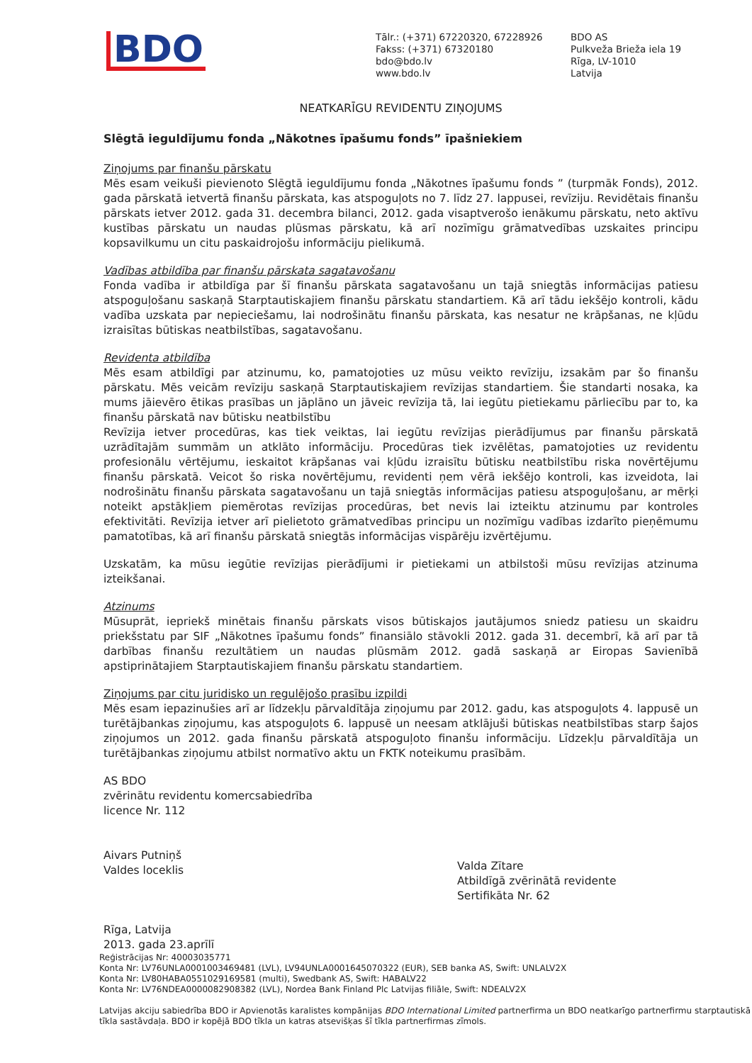BDO
Tālr.: (+371) 67220320, 67228926
Fakss: (+371) 67320180
bdo@bdo.lv
www.bdo.lv
BDO AS
Pulkveža Brieža iela 19
Rīga, LV-1010
Latvija
NEATKARĪGU REVIDENTU ZIŅOJUMS
Slēgtā ieguldījumu fonda „Nākotnes īpašumu fonds” īpašniekiem
Ziņojums par finanšu pārskatu
Mēs esam veikuši pievienoto Slēgtā ieguldījumu fonda „Nākotnes īpašumu fonds ” (turpmāk Fonds), 2012. gada pārskatā ietvertā finanšu pārskata, kas atspoguļots no 7. līdz 27. lappusei, revīziju. Revidētais finanšu pārskats ietver 2012. gada 31. decembra bilanci, 2012. gada visaptverošo ienākumu pārskatu, neto aktīvu kustības pārskatu un naudas plūsmas pārskatu, kā arī nozīmīgu grāmatvedības uzskaites principu kopsavilkumu un citu paskaidrojošu informāciju pielikumā.
Vadības atbildība par finanšu pārskata sagatavošanu
Fonda vadība ir atbildīga par šī finanšu pārskata sagatavošanu un tajā sniegtās informācijas patiesu atspoguļošanu saskaņā Starptautiskajiem finanšu pārskatu standartiem. Kā arī tādu iekšējo kontroli, kādu vadība uzskata par nepieciešamu, lai nodrošinātu finanšu pārskata, kas nesatur ne krāpšanas, ne kļūdu izraisītas būtiskas neatbilstības, sagatavošanu.
Revidenta atbildība
Mēs esam atbildīgi par atzinumu, ko, pamatojoties uz mūsu veikto revīziju, izsakām par šo finanšu pārskatu. Mēs veicām revīziju saskaņā Starptautiskajiem revīzijas standartiem. Šie standarti nosaka, ka mums jāievēro ētikas prasības un jāplāno un jāveic revīzija tā, lai iegūtu pietiekamu pārliecību par to, ka finanšu pārskatā nav būtisku neatbilstību
Revīzija ietver procedūras, kas tiek veiktas, lai iegūtu revīzijas pierādījumus par finanšu pārskatā uzrādītajām summām un atklāto informāciju. Procedūras tiek izvēlētas, pamatojoties uz revidentu profesionālu vērtējumu, ieskaitot krāpšanas vai kļūdu izraisītu būtisku neatbilstību riska novērtējumu finanšu pārskatā. Veicot šo riska novērtējumu, revidenti ņem vērā iekšējo kontroli, kas izveidota, lai nodrošinātu finanšu pārskata sagatavošanu un tajā sniegtās informācijas patiesu atspoguļošanu, ar mērķi noteikt apstākļiem piemērotas revīzijas procedūras, bet nevis lai izteiktu atzinumu par kontroles efektivitāti. Revīzija ietver arī pielietoto grāmatvedības principu un nozīmīgu vadības izdarīto pieņēmumu pamatotības, kā arī finanšu pārskatā sniegtās informācijas vispārēju izvērtējumu.
Uzskatām, ka mūsu iegūtie revīzijas pierādījumi ir pietiekami un atbilstoši mūsu revīzijas atzinuma izteikšanai.
Atzinums
Mūsuprāt, iepriekš minētais finanšu pārskats visos būtiskajos jautājumos sniedz patiesu un skaidru priekšstatu par SIF „Nākotnes īpašumu fonds” finansiālo stāvokli 2012. gada 31. decembrī, kā arī par tā darbības finanšu rezultātiem un naudas plūsmām 2012. gadā saskaņā ar Eiropas Savienībā apstiprinātajiem Starptautiskajiem finanšu pārskatu standartiem.
Ziņojums par citu juridisko un regulējošo prasību izpildi
Mēs esam iepazinušies arī ar līdzekļu pārvaldītāja ziņojumu par 2012. gadu, kas atspoguļots 4. lappusē un turētājbankas ziņojumu, kas atspoguļots 6. lappusē un neesam atklājuši būtiskas neatbilstības starp šajos ziņojumos un 2012. gada finanšu pārskatā atspoguļoto finanšu informāciju. Līdzekļu pārvaldītāja un turētājbankas ziņojumu atbilst normatīvo aktu un FKTK noteikumu prasībām.
AS BDO
zvērinātu revidentu komercsabiedrība
licence Nr. 112
Aivars Putniņš
Valdes loceklis
Rīga, Latvija
2013. gada 23.aprīlī
Valda Zītare
Atbildīgā zvērinātā revidente
Sertifikāta Nr. 62
Reģistrācijas Nr: 40003035771
Konta Nr: LV76UNLA0001003469481 (LVL), LV94UNLA0001645070322 (EUR), SEB banka AS, Swift: UNLALV2X
Konta Nr: LV80HABA0551029169581 (multi), Swedbank AS, Swift: HABALV22
Konta Nr: LV76NDEA0000082908382 (LVL), Nordea Bank Finland Plc Latvijas filiāle, Swift: NDEALV2X
Latvijas akciju sabiedrība BDO ir Apvienotās karalistes kompānijas BDO International Limited partnerfirma un BDO neatkarīgo partnerfirmu starptautiskā tīkla sastāvdaļa. BDO ir kopējā BDO tīkla un katras atsevišķas šī tīkla partnerfirmas zīmols.